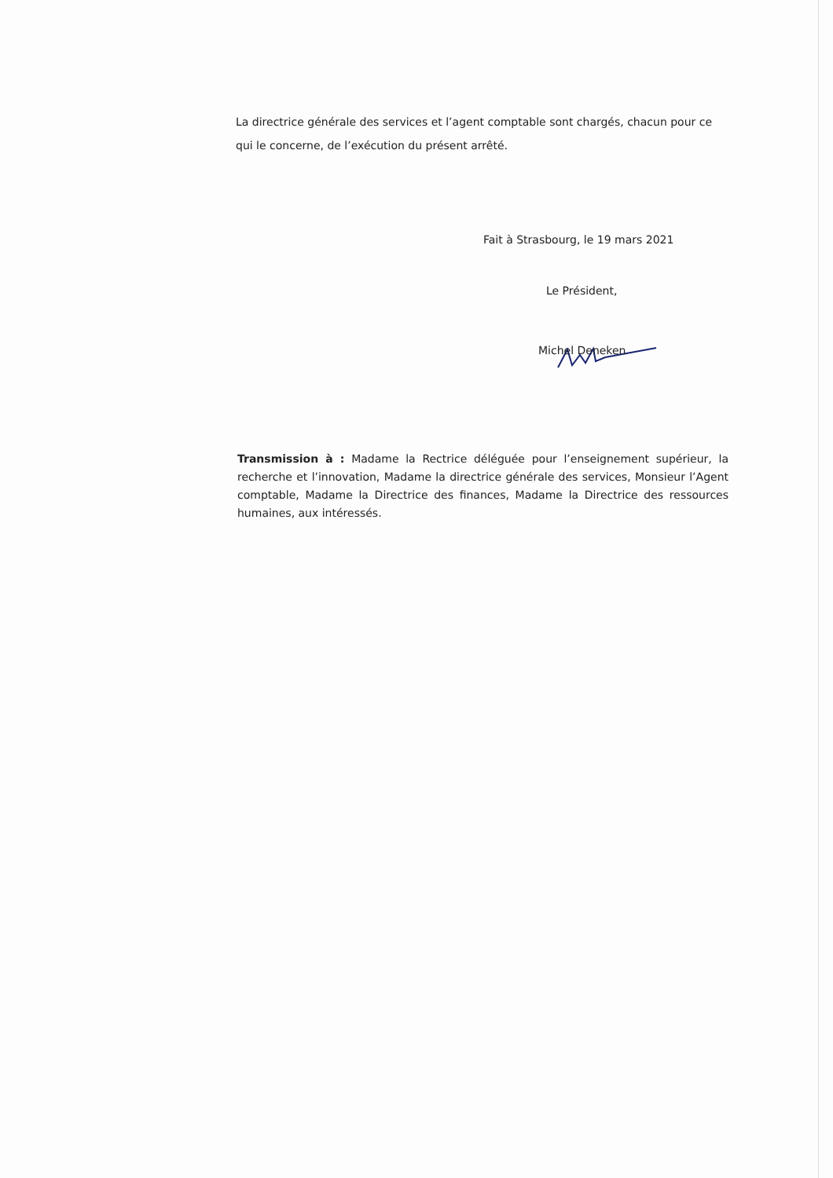La directrice générale des services et l’agent comptable sont chargés, chacun pour ce qui le concerne, de l’exécution du présent arrêté.
Fait à Strasbourg, le 19 mars 2021
Le Président,
Michel Deneken
Transmission à : Madame la Rectrice déléguée pour l’enseignement supérieur, la recherche et l’innovation, Madame la directrice générale des services, Monsieur l’Agent comptable, Madame la Directrice des finances, Madame la Directrice des ressources humaines, aux intéressés.